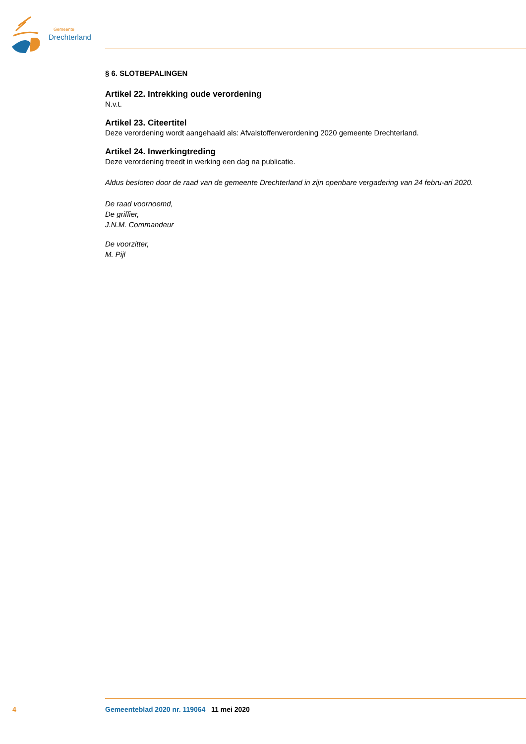Gemeente
Drechterland
§ 6. SLOTBEPALINGEN
Artikel 22. Intrekking oude verordening
N.v.t.
Artikel 23. Citeertitel
Deze verordening wordt aangehaald als: Afvalstoffenverordening 2020 gemeente Drechterland.
Artikel 24. Inwerkingtreding
Deze verordening treedt in werking een dag na publicatie.
Aldus besloten door de raad van de gemeente Drechterland in zijn openbare vergadering van 24 febru-ari 2020.
De raad voornoemd,
De griffier,
J.N.M. Commandeur
De voorzitter,
M. Pijl
4 Gemeenteblad 2020 nr. 119064 11 mei 2020